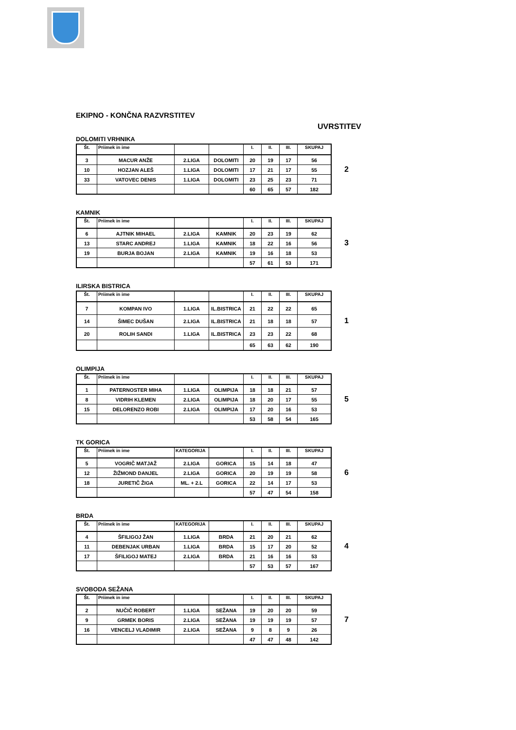EKIPNO - KONČNA RAZVRSTITEV
UVRSTITEV
DOLOMITI VRHNIKA
| Št. | Priimek in ime | | | I. | II. | III. | SKUPAJ |
| --- | --- | --- | --- | --- | --- | --- | --- |
| 3 | MACUR ANŽE | 2.LIGA | DOLOMITI | 20 | 19 | 17 | 56 |
| 10 | HOZJAN ALEŠ | 1.LIGA | DOLOMITI | 17 | 21 | 17 | 55 |
| 33 | VATOVEC DENIS | 1.LIGA | DOLOMITI | 23 | 25 | 23 | 71 |
| | | | | 60 | 65 | 57 | 182 |
2
KAMNIK
| Št. | Priimek in ime | | | I. | II. | III. | SKUPAJ |
| --- | --- | --- | --- | --- | --- | --- | --- |
| 6 | AJTNIK MIHAEL | 2.LIGA | KAMNIK | 20 | 23 | 19 | 62 |
| 13 | STARC ANDREJ | 1.LIGA | KAMNIK | 18 | 22 | 16 | 56 |
| 19 | BURJA BOJAN | 2.LIGA | KAMNIK | 19 | 16 | 18 | 53 |
| | | | | 57 | 61 | 53 | 171 |
3
ILIRSKA BISTRICA
| Št. | Priimek in ime | | | I. | II. | III. | SKUPAJ |
| --- | --- | --- | --- | --- | --- | --- | --- |
| 7 | KOMPAN IVO | 1.LIGA | IL.BISTRICA | 21 | 22 | 22 | 65 |
| 14 | ŠIMEC DUŠAN | 2.LIGA | IL.BISTRICA | 21 | 18 | 18 | 57 |
| 20 | ROLIH SANDI | 1.LIGA | IL.BISTRICA | 23 | 23 | 22 | 68 |
| | | | | 65 | 63 | 62 | 190 |
1
OLIMPIJA
| Št. | Priimek in ime | | | I. | II. | III. | SKUPAJ |
| --- | --- | --- | --- | --- | --- | --- | --- |
| 1 | PATERNOSTER MIHA | 1.LIGA | OLIMPIJA | 18 | 18 | 21 | 57 |
| 8 | VIDRIH KLEMEN | 2.LIGA | OLIMPIJA | 18 | 20 | 17 | 55 |
| 15 | DELORENZO ROBI | 2.LIGA | OLIMPIJA | 17 | 20 | 16 | 53 |
| | | | | 53 | 58 | 54 | 165 |
5
TK GORICA
| Št. | Priimek in ime | KATEGORIJA | | I. | II. | III. | SKUPAJ |
| --- | --- | --- | --- | --- | --- | --- | --- |
| 5 | VOGRIČ MATJAŽ | 2.LIGA | GORICA | 15 | 14 | 18 | 47 |
| 12 | ŽIŽMOND DANJEL | 2.LIGA | GORICA | 20 | 19 | 19 | 58 |
| 18 | JURETIČ ŽIGA | ML. + 2.L | GORICA | 22 | 14 | 17 | 53 |
| | | | | 57 | 47 | 54 | 158 |
6
BRDA
| Št. | Priimek in ime | KATEGORIJA | | I. | II. | III. | SKUPAJ |
| --- | --- | --- | --- | --- | --- | --- | --- |
| 4 | ŠFILIGOJ ŽAN | 1.LIGA | BRDA | 21 | 20 | 21 | 62 |
| 11 | DEBENJAK URBAN | 1.LIGA | BRDA | 15 | 17 | 20 | 52 |
| 17 | ŠFILIGOJ MATEJ | 2.LIGA | BRDA | 21 | 16 | 16 | 53 |
| | | | | 57 | 53 | 57 | 167 |
4
SVOBODA SEŽANA
| Št. | Priimek in ime | | | I. | II. | III. | SKUPAJ |
| --- | --- | --- | --- | --- | --- | --- | --- |
| 2 | NUČIČ ROBERT | 1.LIGA | SEŽANA | 19 | 20 | 20 | 59 |
| 9 | GRMEK BORIS | 2.LIGA | SEŽANA | 19 | 19 | 19 | 57 |
| 16 | VENCELJ VLADIMIR | 2.LIGA | SEŽANA | 9 | 8 | 9 | 26 |
| | | | | 47 | 47 | 48 | 142 |
7